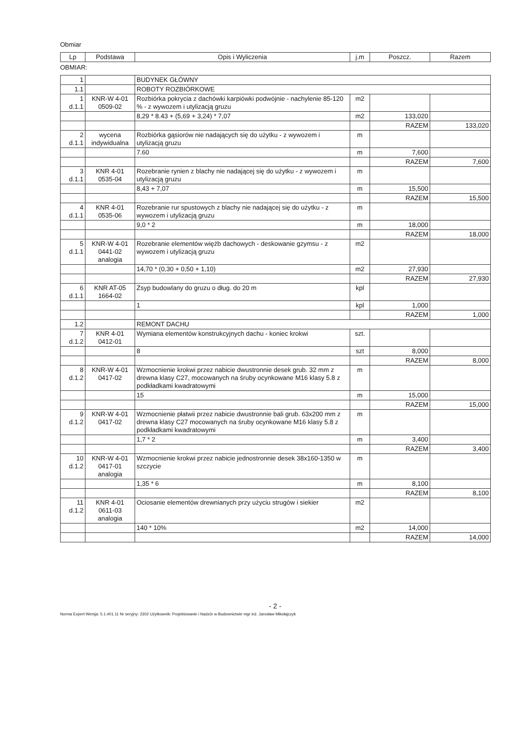Obmiar
| Lp | Podstawa | Opis i Wyliczenia | j.m | Poszcz. | Razem |
| --- | --- | --- | --- | --- | --- |
OBMIAR:
| 1 | | BUDYNEK GŁÓWNY | | | |
| 1.1 | | ROBOTY ROZBIÓRKOWE | | | |
| 1 d.1.1 | KNR-W 4-01 0509-02 | Rozbiórka pokrycia z dachówki karpiówki podwójnie - nachylenie 85-120 % - z wywozem i utylizacją gruzu | m2 | | |
| | | 8,29 * 8.43 + (5,69 + 3,24) * 7,07 | m2 | 133,020 | |
| | | | | RAZEM | 133,020 |
| 2 d.1.1 | wycena indywidualna | Rozbiórka gąsiorów nie nadających się do użytku - z wywozem i utylizacją gruzu | m | | |
| | | 7.60 | m | 7,600 | |
| | | | | RAZEM | 7,600 |
| 3 d.1.1 | KNR 4-01 0535-04 | Rozebranie rynien z blachy nie nadającej się do użytku - z wywozem i utylizacją gruzu | m | | |
| | | 8,43 + 7,07 | m | 15,500 | |
| | | | | RAZEM | 15,500 |
| 4 d.1.1 | KNR 4-01 0535-06 | Rozebranie rur spustowych z blachy nie nadającej się do użytku - z wywozem i utylizacją gruzu | m | | |
| | | 9,0 * 2 | m | 18,000 | |
| | | | | RAZEM | 18,000 |
| 5 d.1.1 | KNR-W 4-01 0441-02 analogia | Rozebranie elementów więźb dachowych - deskowanie gzymsu - z wywozem i utylizacją gruzu | m2 | | |
| | | 14,70 * (0,30 + 0,50 + 1,10) | m2 | 27,930 | |
| | | | | RAZEM | 27,930 |
| 6 d.1.1 | KNR AT-05 1664-02 | Zsyp budowlany do gruzu o dług. do 20 m | kpl | | |
| | | 1 | kpl | 1,000 | |
| | | | | RAZEM | 1,000 |
| 1.2 | | REMONT DACHU | | | |
| 7 d.1.2 | KNR 4-01 0412-01 | Wymiana elementów konstrukcyjnych dachu - koniec krokwi | szt. | | |
| | | 8 | szt | 8,000 | |
| | | | | RAZEM | 8,000 |
| 8 d.1.2 | KNR-W 4-01 0417-02 | Wzmocnienie krokwi przez nabicie dwustronnie desek grub. 32 mm z drewna klasy C27, mocowanych na śruby ocynkowane M16 klasy 5.8 z podkładkami kwadratowymi | m | | |
| | | 15 | m | 15,000 | |
| | | | | RAZEM | 15,000 |
| 9 d.1.2 | KNR-W 4-01 0417-02 | Wzmocnienie płatwii przez nabicie dwustronnie bali grub. 63x200 mm z drewna klasy C27 mocowanych na śruby ocynkowane M16 klasy 5.8 z podkładkami kwadratowymi | m | | |
| | | 1,7 * 2 | m | 3,400 | |
| | | | | RAZEM | 3,400 |
| 10 d.1.2 | KNR-W 4-01 0417-01 analogia | Wzmocnienie krokwi przez nabicie jednostronnie desek 38x160-1350 w szczycie | m | | |
| | | 1,35 * 6 | m | 8,100 | |
| | | | | RAZEM | 8,100 |
| 11 d.1.2 | KNR 4-01 0611-03 analogia | Ociosanie elementów drewnianych przy użyciu strugów i siekier | m2 | | |
| | | 140 * 10% | m2 | 14,000 | |
| | | | | RAZEM | 14,000 |
- 2 -
Norma Expert Wersja: 5.1.401.11 Nr seryjny: 2302 Użytkownik: Projektowanie i Nadzór w Budownictwie mgr inż. Jarosław Mikołajczyk